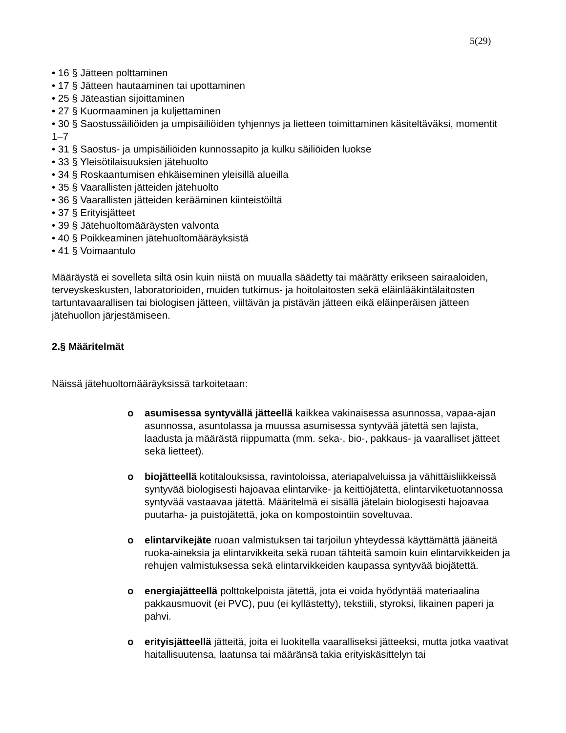5(29)
• 16 § Jätteen polttaminen
• 17 § Jätteen hautaaminen tai upottaminen
• 25 § Jäteastian sijoittaminen
• 27 § Kuormaaminen ja kuljettaminen
• 30 § Saostussäiliöiden ja umpisäiliöiden tyhjennys ja lietteen toimittaminen käsiteltäväksi, momentit 1–7
• 31 § Saostus- ja umpisäiliöiden kunnossapito ja kulku säiliöiden luokse
• 33 § Yleisötilaisuuksien jätehuolto
• 34 § Roskaantumisen ehkäiseminen yleisillä alueilla
• 35 § Vaarallisten jätteiden jätehuolto
• 36 § Vaarallisten jätteiden kerääminen kiinteistöiltä
• 37 § Erityisjätteet
• 39 § Jätehuoltomääräysten valvonta
• 40 § Poikkeaminen jätehuoltomääräyksistä
• 41 § Voimaantulo
Määräystä ei sovelleta siltä osin kuin niistä on muualla säädetty tai määrätty erikseen sairaaloiden, terveyskeskusten, laboratorioiden, muiden tutkimus- ja hoitolaitosten sekä eläinlääkintälaitosten tartuntavaarallisen tai biologisen jätteen, viiltävän ja pistävän jätteen eikä eläinperäisen jätteen jätehuollon järjestämiseen.
2.§ Määritelmät
Näissä jätehuoltomääräyksissä tarkoitetaan:
o asumisessa syntyvällä jätteellä kaikkea vakinaisessa asunnossa, vapaa-ajan asunnossa, asuntolassa ja muussa asumisessa syntyvää jätettä sen lajista, laadusta ja määrästä riippumatta (mm. seka-, bio-, pakkaus- ja vaaralliset jätteet sekä lietteet).
o biojätteellä kotitalouksissa, ravintoloissa, ateriapalveluissa ja vähittäisliikkeissä syntyvää biologisesti hajoavaa elintarvike- ja keittiöjätettä, elintarviketuotannossa syntyvää vastaavaa jätettä. Määritelmä ei sisällä jätelain biologisesti hajoavaa puutarha- ja puistojätettä, joka on kompostointiin soveltuvaa.
o elintarvikejäte ruoan valmistuksen tai tarjoilun yhteydessä käyttämättä jääneitä ruoka-aineksia ja elintarvikkeita sekä ruoan tähteitä samoin kuin elintarvikkeiden ja rehujen valmistuksessa sekä elintarvikkeiden kaupassa syntyvää biojätettä.
o energiajätteellä polttokelpoista jätettä, jota ei voida hyödyntää materiaalina pakkausmuovit (ei PVC), puu (ei kyllästetty), tekstiili, styroksi, likainen paperi ja pahvi.
o erityisjätteellä jätteitä, joita ei luokitella vaaralliseksi jätteeksi, mutta jotka vaativat haitallisuutensa, laatunsa tai määränsä takia erityiskäsittelyn tai